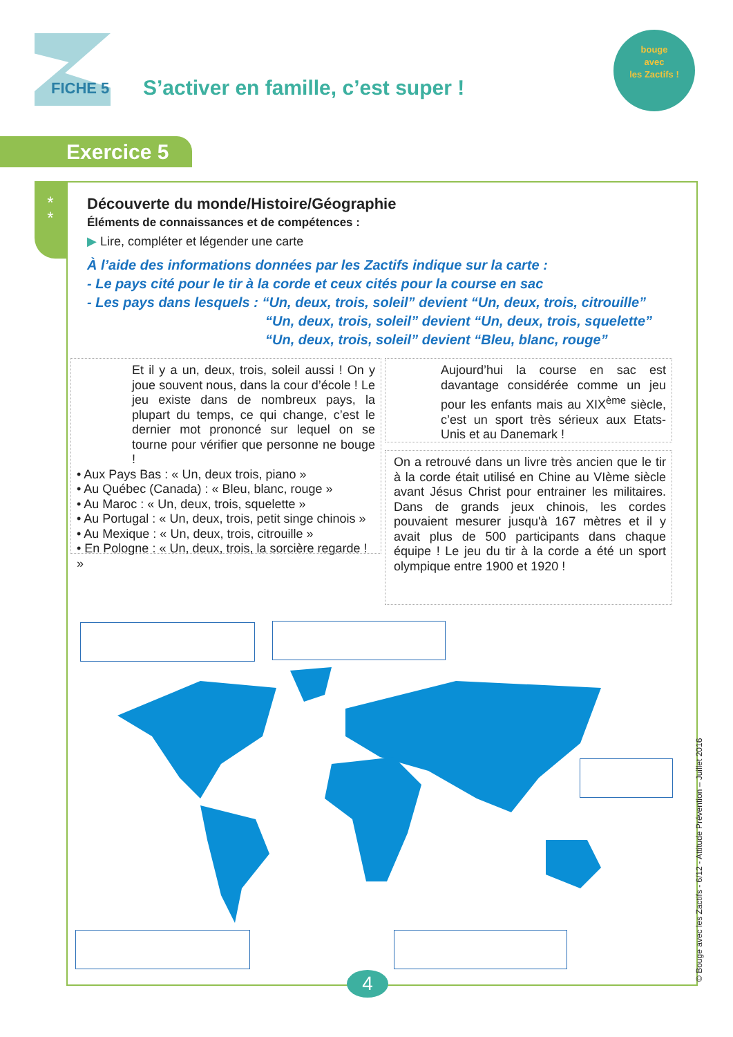FICHE 5
S’activer en famille, c’est super !
bouge
avec
les Zactifs !
Exercice 5
*
*
Découverte du monde/Histoire/Géographie
Éléments de connaissances et de compétences :
▶ Lire, compléter et légender une carte
À l’aide des informations données par les Zactifs indique sur la carte :
- Le pays cité pour le tir à la corde et ceux cités pour la course en sac
- Les pays dans lesquels : “Un, deux, trois, soleil” devient “Un, deux, trois, citrouille”
“Un, deux, trois, soleil” devient “Un, deux, trois, squelette”
“Un, deux, trois, soleil” devient “Bleu, blanc, rouge”
Et il y a un, deux, trois, soleil aussi ! On y joue souvent nous, dans la cour d’école ! Le jeu existe dans de nombreux pays, la plupart du temps, ce qui change, c’est le dernier mot prononcé sur lequel on se tourne pour vérifier que personne ne bouge !
• Aux Pays Bas : « Un, deux trois, piano »
• Au Québec (Canada) : « Bleu, blanc, rouge »
• Au Maroc : « Un, deux, trois, squelette »
• Au Portugal : « Un, deux, trois, petit singe chinois »
• Au Mexique : « Un, deux, trois, citrouille »
• En Pologne : « Un, deux, trois, la sorcière regarde ! »
Aujourd’hui la course en sac est davantage considérée comme un jeu pour les enfants mais au XIX<sup>ème</sup> siècle, c’est un sport très sérieux aux Etats-Unis et au Danemark !
On a retrouvé dans un livre très ancien que le tir à la corde était utilisé en Chine au VIème siècle avant Jésus Christ pour entrainer les militaires. Dans de grands jeux chinois, les cordes pouvaient mesurer jusqu'à 167 mètres et il y avait plus de 500 participants dans chaque équipe ! Le jeu du tir à la corde a été un sport olympique entre 1900 et 1920 !
4 © Bouge avec les Zactifs - 6/12 - Attitude Prévention – Juillet 2016